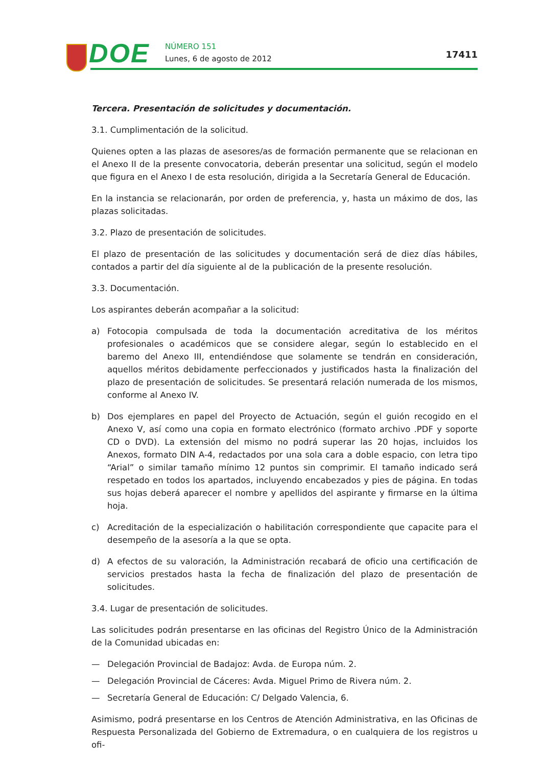DOE NÚMERO 151
Lunes, 6 de agosto de 2012 17411
Tercera. Presentación de solicitudes y documentación.
3.1. Cumplimentación de la solicitud.
Quienes opten a las plazas de asesores/as de formación permanente que se relacionan en el Anexo II de la presente convocatoria, deberán presentar una solicitud, según el modelo que figura en el Anexo I de esta resolución, dirigida a la Secretaría General de Educación.
En la instancia se relacionarán, por orden de preferencia, y, hasta un máximo de dos, las plazas solicitadas.
3.2. Plazo de presentación de solicitudes.
El plazo de presentación de las solicitudes y documentación será de diez días hábiles, contados a partir del día siguiente al de la publicación de la presente resolución.
3.3. Documentación.
Los aspirantes deberán acompañar a la solicitud:
a) Fotocopia compulsada de toda la documentación acreditativa de los méritos profesionales o académicos que se considere alegar, según lo establecido en el baremo del Anexo III, entendiéndose que solamente se tendrán en consideración, aquellos méritos debidamente perfeccionados y justificados hasta la finalización del plazo de presentación de solicitudes. Se presentará relación numerada de los mismos, conforme al Anexo IV.
b) Dos ejemplares en papel del Proyecto de Actuación, según el guión recogido en el Anexo V, así como una copia en formato electrónico (formato archivo .PDF y soporte CD o DVD). La extensión del mismo no podrá superar las 20 hojas, incluidos los Anexos, formato DIN A-4, redactados por una sola cara a doble espacio, con letra tipo “Arial” o similar tamaño mínimo 12 puntos sin comprimir. El tamaño indicado será respetado en todos los apartados, incluyendo encabezados y pies de página. En todas sus hojas deberá aparecer el nombre y apellidos del aspirante y firmarse en la última hoja.
c) Acreditación de la especialización o habilitación correspondiente que capacite para el desempeño de la asesoría a la que se opta.
d) A efectos de su valoración, la Administración recabará de oficio una certificación de servicios prestados hasta la fecha de finalización del plazo de presentación de solicitudes.
3.4. Lugar de presentación de solicitudes.
Las solicitudes podrán presentarse en las oficinas del Registro Único de la Administración de la Comunidad ubicadas en:
— Delegación Provincial de Badajoz: Avda. de Europa núm. 2.
— Delegación Provincial de Cáceres: Avda. Miguel Primo de Rivera núm. 2.
— Secretaría General de Educación: C/ Delgado Valencia, 6.
Asimismo, podrá presentarse en los Centros de Atención Administrativa, en las Oficinas de Respuesta Personalizada del Gobierno de Extremadura, o en cualquiera de los registros u ofi-